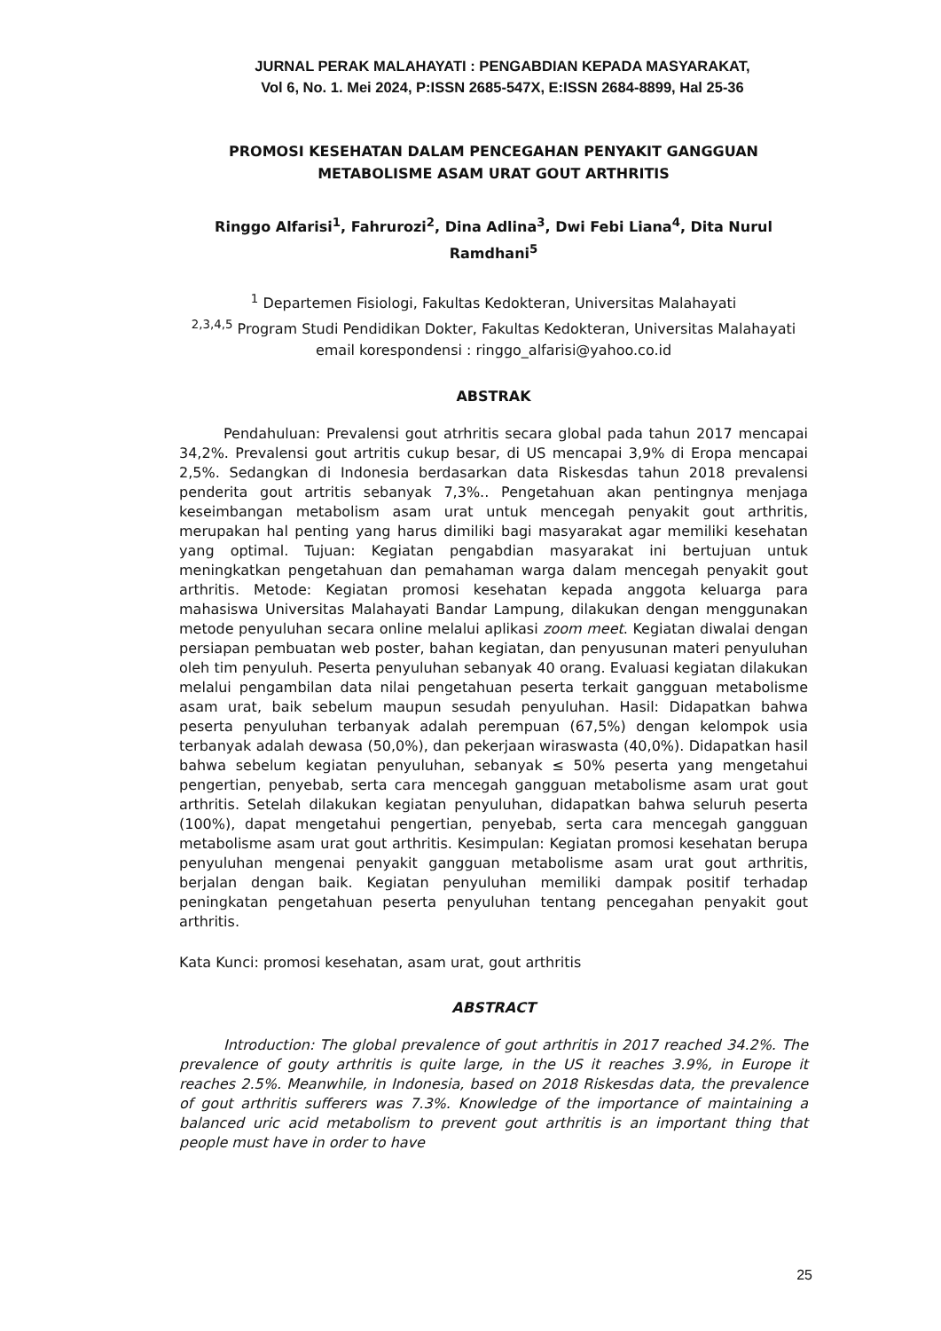JURNAL PERAK MALAHAYATI : PENGABDIAN KEPADA MASYARAKAT,
Vol 6, No. 1. Mei 2024, P:ISSN 2685-547X, E:ISSN 2684-8899, Hal 25-36
PROMOSI KESEHATAN DALAM PENCEGAHAN PENYAKIT GANGGUAN
METABOLISME ASAM URAT GOUT ARTHRITIS
Ringgo Alfarisi<sup>1</sup>, Fahrurozi<sup>2</sup>, Dina Adlina<sup>3</sup>, Dwi Febi Liana<sup>4</sup>, Dita Nurul Ramdhani<sup>5</sup>
<sup>1</sup> Departemen Fisiologi, Fakultas Kedokteran, Universitas Malahayati
<sup>2,3,4,5</sup> Program Studi Pendidikan Dokter, Fakultas Kedokteran, Universitas Malahayati
email korespondensi : ringgo_alfarisi@yahoo.co.id
ABSTRAK
Pendahuluan: Prevalensi gout atrhritis secara global pada tahun 2017 mencapai 34,2%. Prevalensi gout artritis cukup besar, di US mencapai 3,9% di Eropa mencapai 2,5%. Sedangkan di Indonesia berdasarkan data Riskesdas tahun 2018 prevalensi penderita gout artritis sebanyak 7,3%.. Pengetahuan akan pentingnya menjaga keseimbangan metabolism asam urat untuk mencegah penyakit gout arthritis, merupakan hal penting yang harus dimiliki bagi masyarakat agar memiliki kesehatan yang optimal. Tujuan: Kegiatan pengabdian masyarakat ini bertujuan untuk meningkatkan pengetahuan dan pemahaman warga dalam mencegah penyakit gout arthritis. Metode: Kegiatan promosi kesehatan kepada anggota keluarga para mahasiswa Universitas Malahayati Bandar Lampung, dilakukan dengan menggunakan metode penyuluhan secara online melalui aplikasi zoom meet. Kegiatan diwalai dengan persiapan pembuatan web poster, bahan kegiatan, dan penyusunan materi penyuluhan oleh tim penyuluh. Peserta penyuluhan sebanyak 40 orang. Evaluasi kegiatan dilakukan melalui pengambilan data nilai pengetahuan peserta terkait gangguan metabolisme asam urat, baik sebelum maupun sesudah penyuluhan. Hasil: Didapatkan bahwa peserta penyuluhan terbanyak adalah perempuan (67,5%) dengan kelompok usia terbanyak adalah dewasa (50,0%), dan pekerjaan wiraswasta (40,0%). Didapatkan hasil bahwa sebelum kegiatan penyuluhan, sebanyak ≤ 50% peserta yang mengetahui pengertian, penyebab, serta cara mencegah gangguan metabolisme asam urat gout arthritis. Setelah dilakukan kegiatan penyuluhan, didapatkan bahwa seluruh peserta (100%), dapat mengetahui pengertian, penyebab, serta cara mencegah gangguan metabolisme asam urat gout arthritis. Kesimpulan: Kegiatan promosi kesehatan berupa penyuluhan mengenai penyakit gangguan metabolisme asam urat gout arthritis, berjalan dengan baik. Kegiatan penyuluhan memiliki dampak positif terhadap peningkatan pengetahuan peserta penyuluhan tentang pencegahan penyakit gout arthritis.
Kata Kunci: promosi kesehatan, asam urat, gout arthritis
ABSTRACT
Introduction: The global prevalence of gout arthritis in 2017 reached 34.2%. The prevalence of gouty arthritis is quite large, in the US it reaches 3.9%, in Europe it reaches 2.5%. Meanwhile, in Indonesia, based on 2018 Riskesdas data, the prevalence of gout arthritis sufferers was 7.3%. Knowledge of the importance of maintaining a balanced uric acid metabolism to prevent gout arthritis is an important thing that people must have in order to have
25